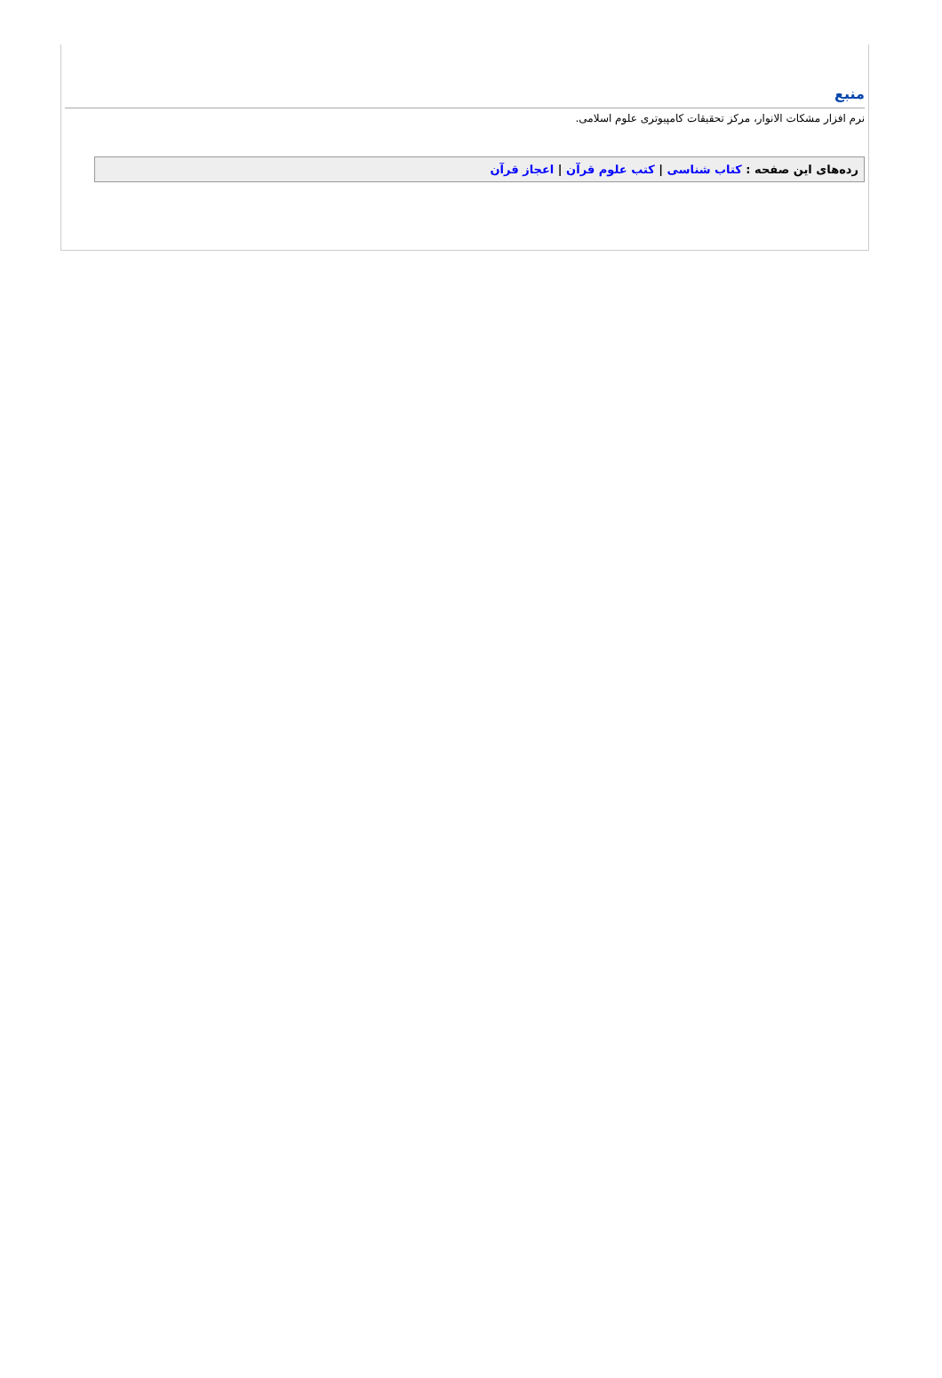منبع
نرم افزار مشکات الانوار، مرکز تحقیقات کامپیوتری علوم اسلامی.
رده‌های این صفحه : کتاب شناسی | کتب علوم قرآن | اعجاز قرآن